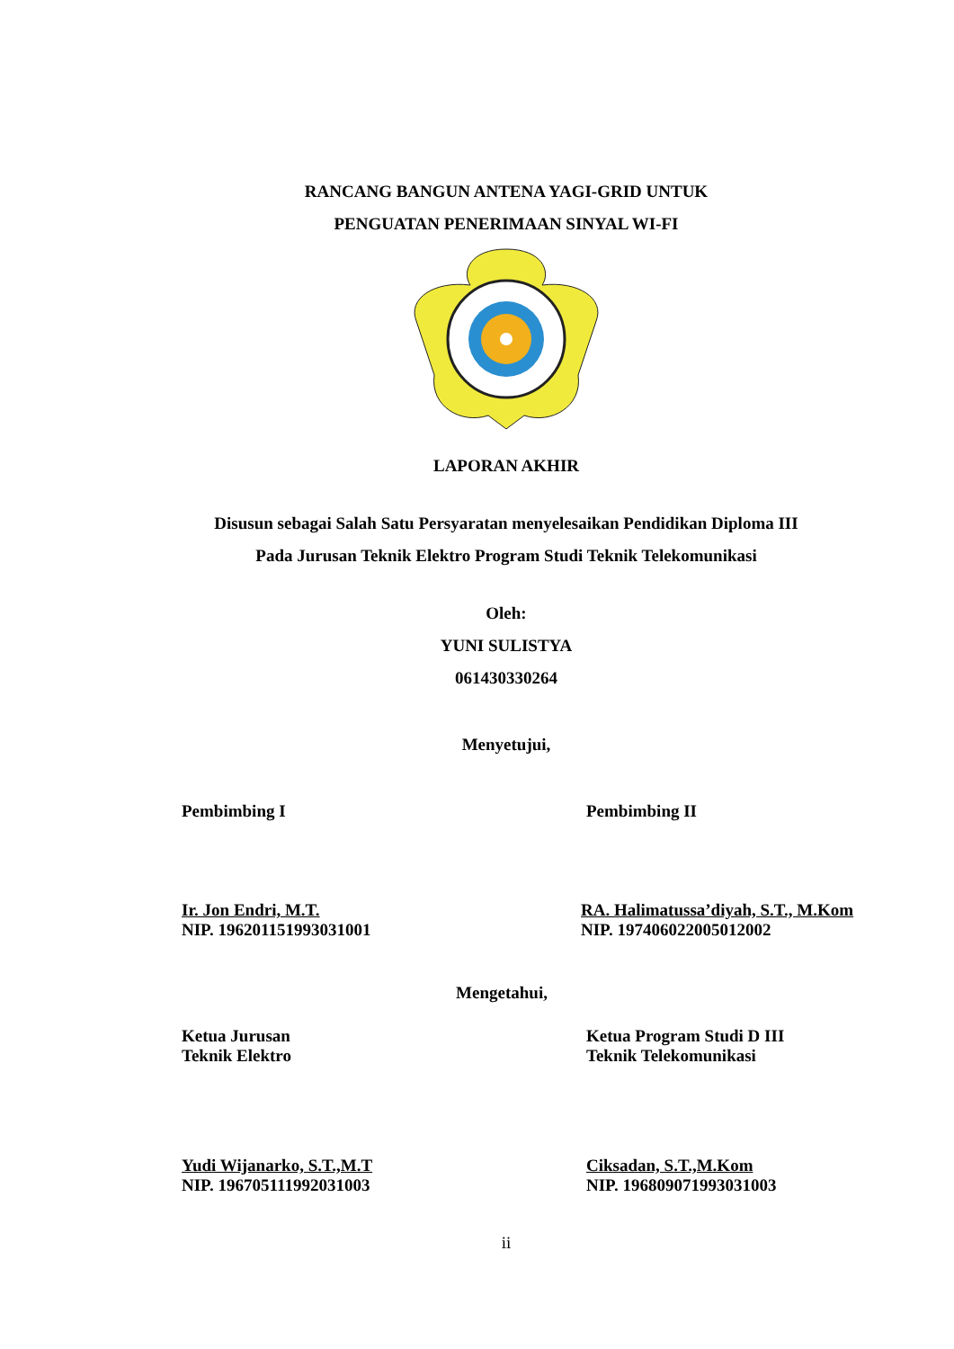RANCANG BANGUN ANTENA YAGI-GRID UNTUK
PENGUATAN PENERIMAAN SINYAL WI-FI
LAPORAN AKHIR
Disusun sebagai Salah Satu Persyaratan menyelesaikan Pendidikan Diploma III
Pada Jurusan Teknik Elektro Program Studi Teknik Telekomunikasi
Oleh:
YUNI SULISTYA
061430330264
Menyetujui,
Pembimbing I Pembimbing II
Ir. Jon Endri, M.T.
NIP. 196201151993031001
RA. Halimatussa’diyah, S.T., M.Kom
NIP. 197406022005012002
Mengetahui,
Ketua Jurusan
Teknik Elektro
Ketua Program Studi D III
Teknik Telekomunikasi
Yudi Wijanarko, S.T.,M.T
NIP. 196705111992031003
Ciksadan, S.T.,M.Kom
NIP. 196809071993031003
ii